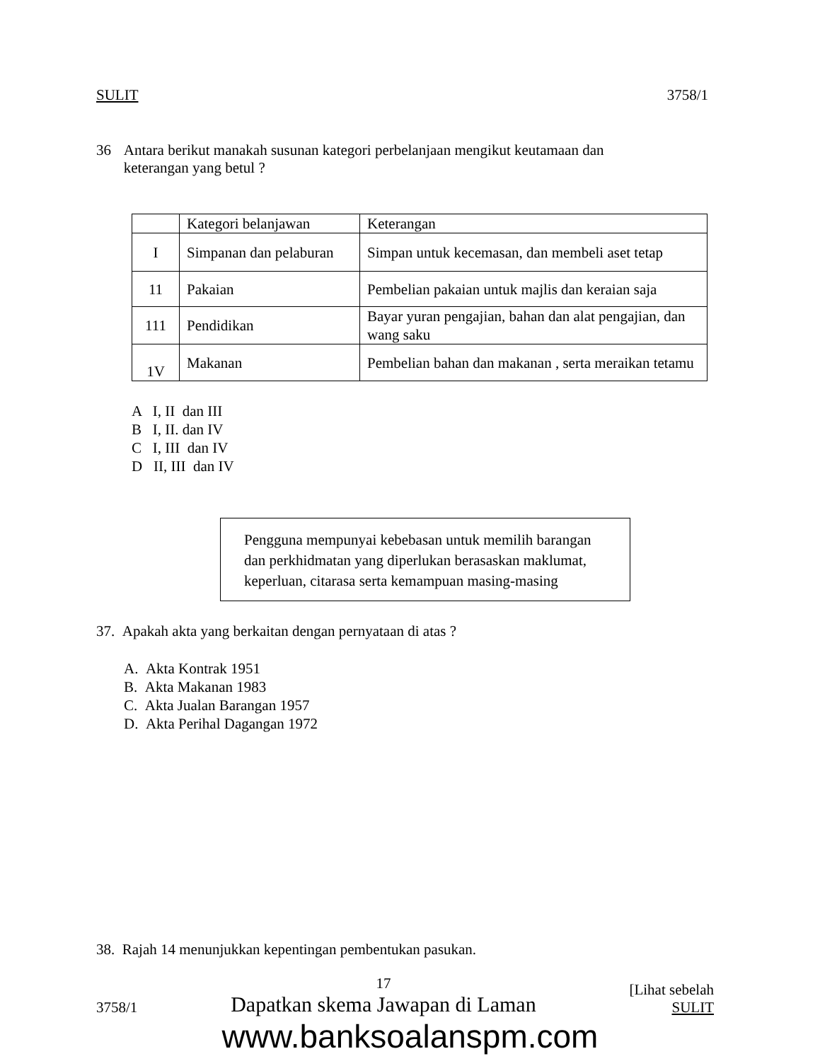SULIT 3758/1
36 Antara berikut manakah susunan kategori perbelanjaan mengikut keutamaan dan keterangan yang betul ?
| | Kategori belanjawan | Keterangan |
| I | Simpanan dan pelaburan | Simpan untuk kecemasan, dan membeli aset tetap |
| 11 | Pakaian | Pembelian pakaian untuk majlis dan keraian saja |
| 111 | Pendidikan | Bayar yuran pengajian, bahan dan alat pengajian, dan wang saku |
| 1V | Makanan | Pembelian bahan dan makanan , serta meraikan tetamu |
A I, II dan III
B I, II. dan IV
C I, III dan IV
D II, III dan IV
Pengguna mempunyai kebebasan untuk memilih barangan dan perkhidmatan yang diperlukan berasaskan maklumat, keperluan, citarasa serta kemampuan masing-masing
37. Apakah akta yang berkaitan dengan pernyataan di atas ?
A. Akta Kontrak 1951
B. Akta Makanan 1983
C. Akta Jualan Barangan 1957
D. Akta Perihal Dagangan 1972
38. Rajah 14 menunjukkan kepentingan pembentukan pasukan.
3758/1 17
Dapatkan skema Jawapan di Laman [Lihat sebelah
SULIT
www.banksoalanspm.com